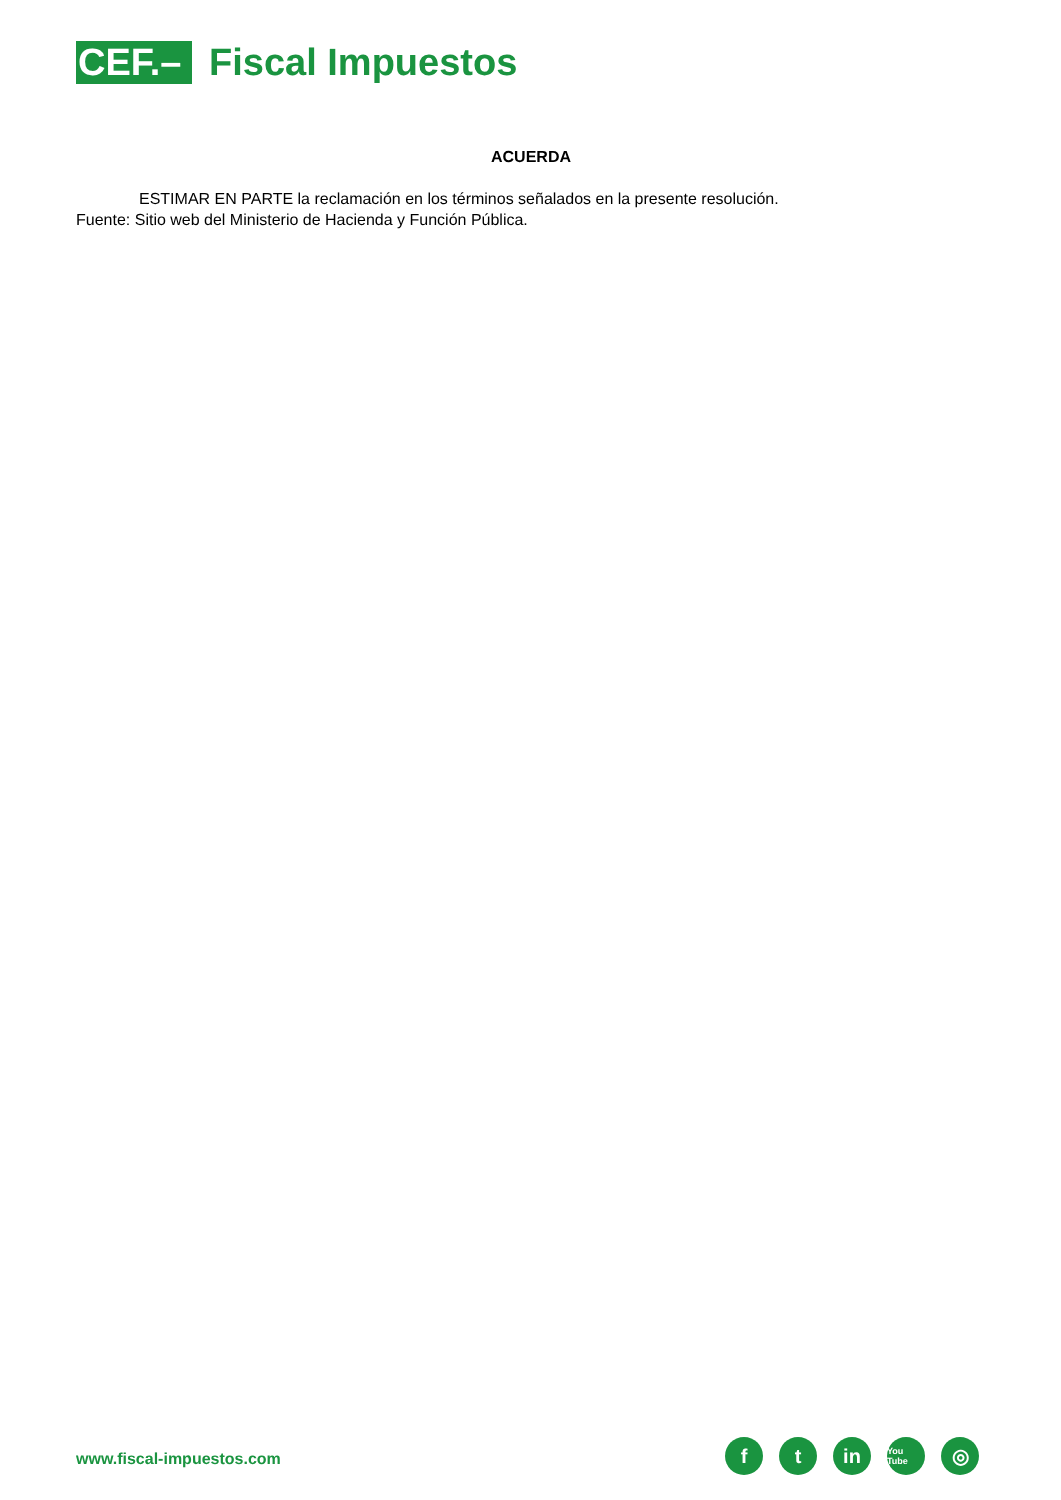CEF.–
Fiscal Impuestos
ACUERDA
ESTIMAR EN PARTE la reclamación en los términos señalados en la presente resolución.
Fuente: Sitio web del Ministerio de Hacienda y Función Pública.
www.fiscal-impuestos.com
ft in You Tube ◎